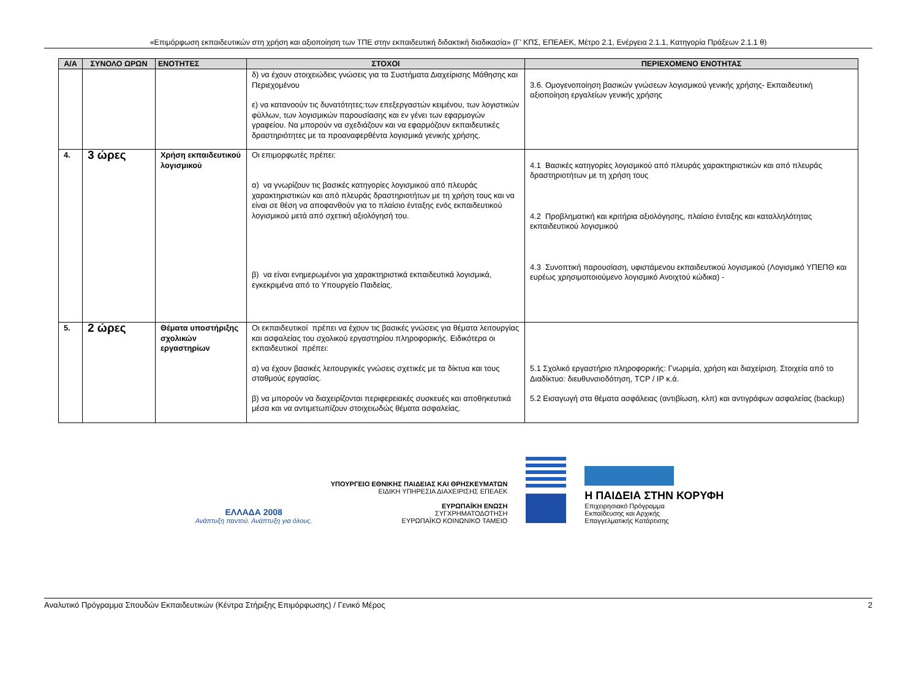«Επιμόρφωση εκπαιδευτικών στη χρήση και αξιοποίηση των ΤΠΕ στην εκπαιδευτική διδακτική διαδικασία» (Γ’ ΚΠΣ, ΕΠΕΑΕΚ, Μέτρο 2.1, Ενέργεια 2.1.1, Κατηγορία Πράξεων 2.1.1 θ)
| Α/Α | ΣΥΝΟΛΟ ΩΡΩΝ | ΕΝΟΤΗΤΕΣ | ΣΤΟΧΟΙ | ΠΕΡΙΕΧΟΜΕΝΟ ΕΝΟΤΗΤΑΣ |
| --- | --- | --- | --- | --- |
| | | | δ) να έχουν στοιχειώδεις γνώσεις για τα Συστήματα Διαχείρισης Μάθησης και Περιεχομένου ε) να κατανοούν τις δυνατότητες:των επεξεργαστών κειμένου, των λογιστικών φύλλων, των λογισμικών παρουσίασης και εν γένει των εφαρμογών γραφείου. Να μπορούν να σχεδιάζουν και να εφαρμόζουν εκπαιδευτικές δραστηριότητες με τα προαναφερθέντα λογισμικά γενικής χρήσης. | 3.6. Ομογενοποίηση βασικών γνώσεων λογισμικού γενικής χρήσης- Εκπαιδευτική αξιοποίηση εργαλείων γενικής χρήσης |
| 4. | 3 ώρες | Χρήση εκπαιδευτικού λογισμικού | Οι επιμορφωτές πρέπει: α) να γνωρίζουν τις βασικές κατηγορίες λογισμικού από πλευράς χαρακτηριστικών και από πλευράς δραστηριοτήτων με τη χρήση τους και να είναι σε θέση να αποφανθούν για το πλαίσιο ένταξης ενός εκπαιδευτικού λογισμικού μετά από σχετική αξιολόγησή του. β) να είναι ενημερωμένοι για χαρακτηριστικά εκπαιδευτικά λογισμικά, εγκεκριμένα από το Υπουργείο Παιδείας. | 4.1 Βασικές κατηγορίες λογισμικού από πλευράς χαρακτηριστικών και από πλευράς δραστηριοτήτων με τη χρήση τους 4.2 Προβληματική και κριτήρια αξιολόγησης, πλαίσιο ένταξης και καταλληλότητας εκπαιδευτικού λογισμικού 4.3 Συνοπτική παρουσίαση, υφιστάμενου εκπαιδευτικού λογισμικού (Λογισμικό ΥΠΕΠΘ και ευρέως χρησιμοποιούμενο λογισμικό Ανοιχτού κώδικα) - |
| 5. | 2 ώρες | Θέματα υποστήριξης σχολικών εργαστηρίων | Οι εκπαιδευτικοί πρέπει να έχουν τις βασικές γνώσεις για θέματα λειτουργίας και ασφαλείας του σχολικού εργαστηρίου πληροφορικής. Ειδικότερα οι εκπαιδευτικοί πρέπει: α) να έχουν βασικές λειτουργικές γνώσεις σχετικές με τα δίκτυα και τους σταθμούς εργασίας. β) να μπορούν να διαχειρίζονται περιφερειακές συσκευές και αποθηκευτικά μέσα και να αντιμετωπίζουν στοιχειωδώς θέματα ασφαλείας. | 5.1 Σχολικό εργαστήριο πληροφορικής: Γνωριμία, χρήση και διαχείριση. Στοιχεία από το Διαδίκτυο: διευθυνσιοδότηση, TCP / IP κ.ά. 5.2 Εισαγωγή στα θέματα ασφάλειας (αντιβίωση, κλπ) και αντιγράφων ασφαλείας (backup) |
ΕΛΛΑΔΑ 2008
Ανάπτυξη παντού. Ανάπτυξη για όλους.
ΥΠΟΥΡΓΕΙΟ ΕΘΝΙΚΗΣ ΠΑΙΔΕΙΑΣ ΚΑΙ ΘΡΗΣΚΕΥΜΑΤΩΝ
ΕΙΔΙΚΗ ΥΠΗΡΕΣΙΑ ΔΙΑΧΕΙΡΙΣΗΣ ΕΠΕΑΕΚ
ΕΥΡΩΠΑΪΚΗ ΕΝΩΣΗ
ΣΥΓΧΡΗΜΑΤΟΔΟΤΗΣΗ
ΕΥΡΩΠΑΪΚΟ ΚΟΙΝΩΝΙΚΟ ΤΑΜΕΙΟ
Η ΠΑΙΔΕΙΑ ΣΤΗΝ ΚΟΡΥΦΗ
Επιχειρησιακό Πρόγραμμα
Εκπαίδευσης και Αρχικής
Επαγγελματικής Κατάρτισης
Αναλυτικό Πρόγραμμα Σπουδών Εκπαιδευτικών (Κέντρα Στήριξης Επιμόρφωσης) / Γενικό Μέρος 2